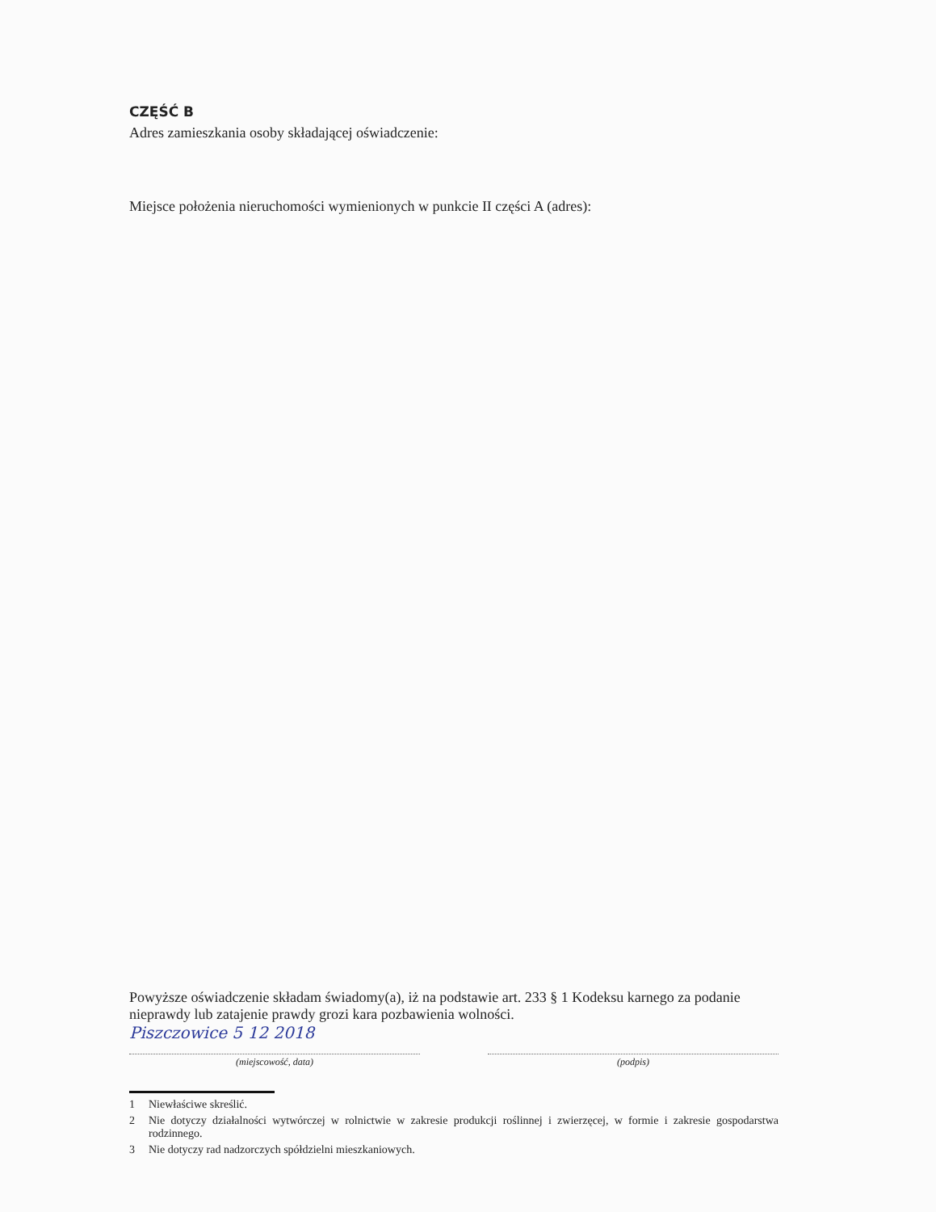CZĘŚĆ B
Adres zamieszkania osoby składającej oświadczenie:
Miejsce położenia nieruchomości wymienionych w punkcie II części A (adres):
Powyższe oświadczenie składam świadomy(a), iż na podstawie art. 233 § 1 Kodeksu karnego za podanie nieprawdy lub zatajenie prawdy grozi kara pozbawienia wolności.
Piszczowice 5 12 2018
(miejscowość, data) (podpis)
1 Niewłaściwe skreślić.
2 Nie dotyczy działalności wytwórczej w rolnictwie w zakresie produkcji roślinnej i zwierzęcej, w formie i zakresie gospodarstwa rodzinnego.
3 Nie dotyczy rad nadzorczych spółdzielni mieszkaniowych.